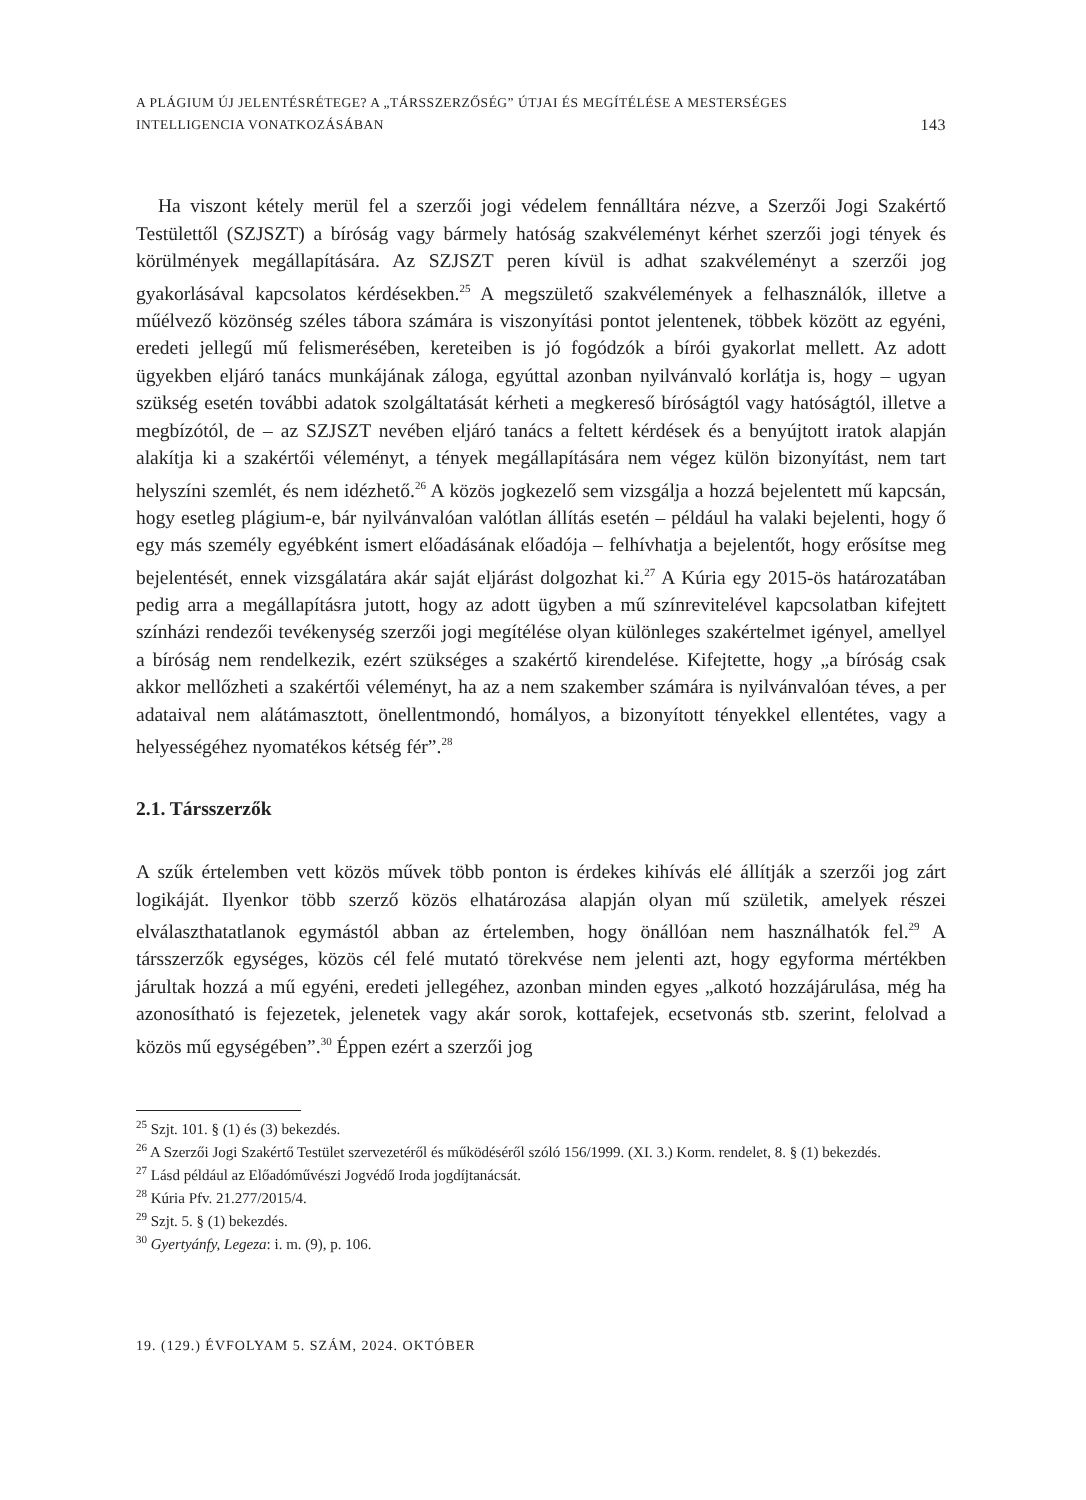A PLÁGIUM ÚJ JELENTÉSRÉTEGE? A „TÁRSSZERZŐSÉG” ÚTJAI ÉS MEGÍTÉLÉSE A MESTERSÉGES
INTELLIGENCIA VONATKOZÁSÁBAN
143
Ha viszont kétely merül fel a szerzői jogi védelem fennálltára nézve, a Szerzői Jogi Szakértő Testülettől (SZJSZT) a bíróság vagy bármely hatóság szakvéleményt kérhet szerzői jogi tények és körülmények megállapítására. Az SZJSZT peren kívül is adhat szakvéleményt a szerzői jog gyakorlásával kapcsolatos kérdésekben.<sup>25</sup> A megszülető szakvélemények a felhasználók, illetve a műélvező közönség széles tábora számára is viszonyítási pontot jelentenek, többek között az egyéni, eredeti jellegű mű felismerésében, kereteiben is jó fogódzók a bírói gyakorlat mellett. Az adott ügyekben eljáró tanács munkájának záloga, egyúttal azonban nyilvánvaló korlátja is, hogy – ugyan szükség esetén további adatok szolgáltatását kérheti a megkereső bíróságtól vagy hatóságtól, illetve a megbízótól, de – az SZJSZT nevében eljáró tanács a feltett kérdések és a benyújtott iratok alapján alakítja ki a szakértői véleményt, a tények megállapítására nem végez külön bizonyítást, nem tart helyszíni szemlét, és nem idézhető.<sup>26</sup> A közös jogkezelő sem vizsgálja a hozzá bejelentett mű kapcsán, hogy esetleg plágium-e, bár nyilvánvalóan valótlan állítás esetén – például ha valaki bejelenti, hogy ő egy más személy egyébként ismert előadásának előadója – felhívhatja a bejelentőt, hogy erősítse meg bejelentését, ennek vizsgálatára akár saját eljárást dolgozhat ki.<sup>27</sup> A Kúria egy 2015-ös határozatában pedig arra a megállapításra jutott, hogy az adott ügyben a mű színrevitelével kapcsolatban kifejtett színházi rendezői tevékenység szerzői jogi megítélése olyan különleges szakértelmet igényel, amellyel a bíróság nem rendelkezik, ezért szükséges a szakértő kirendelése. Kifejtette, hogy „a bíróság csak akkor mellőzheti a szakértői véleményt, ha az a nem szakember számára is nyilvánvalóan téves, a per adataival nem alátámasztott, önellentmondó, homályos, a bizonyított tényekkel ellentétes, vagy a helyességéhez nyomatékos kétség fér”.<sup>28</sup>
2.1. Társszerzők
A szűk értelemben vett közös művek több ponton is érdekes kihívás elé állítják a szerzői jog zárt logikáját. Ilyenkor több szerző közös elhatározása alapján olyan mű születik, amelyek részei elválaszthatatlanok egymástól abban az értelemben, hogy önállóan nem használhatók fel.<sup>29</sup> A társszerzők egységes, közös cél felé mutató törekvése nem jelenti azt, hogy egyforma mértékben járultak hozzá a mű egyéni, eredeti jellegéhez, azonban minden egyes „alkotó hozzájárulása, még ha azonosítható is fejezetek, jelenetek vagy akár sorok, kottafejek, ecsetvonás stb. szerint, felolvad a közös mű egységében”.<sup>30</sup> Éppen ezért a szerzői jog
<sup>25</sup> Szjt. 101. § (1) és (3) bekezdés.
<sup>26</sup> A Szerzői Jogi Szakértő Testület szervezetéről és működéséről szóló 156/1999. (XI. 3.) Korm. rendelet, 8. § (1) bekezdés.
<sup>27</sup> Lásd például az Előadóművészi Jogvédő Iroda jogdíjtanácsát.
<sup>28</sup> Kúria Pfv. 21.277/2015/4.
<sup>29</sup> Szjt. 5. § (1) bekezdés.
<sup>30</sup> Gyertyánfy, Legeza: i. m. (9), p. 106.
19. (129.) ÉVFOLYAM 5. SZÁM, 2024. OKTÓBER